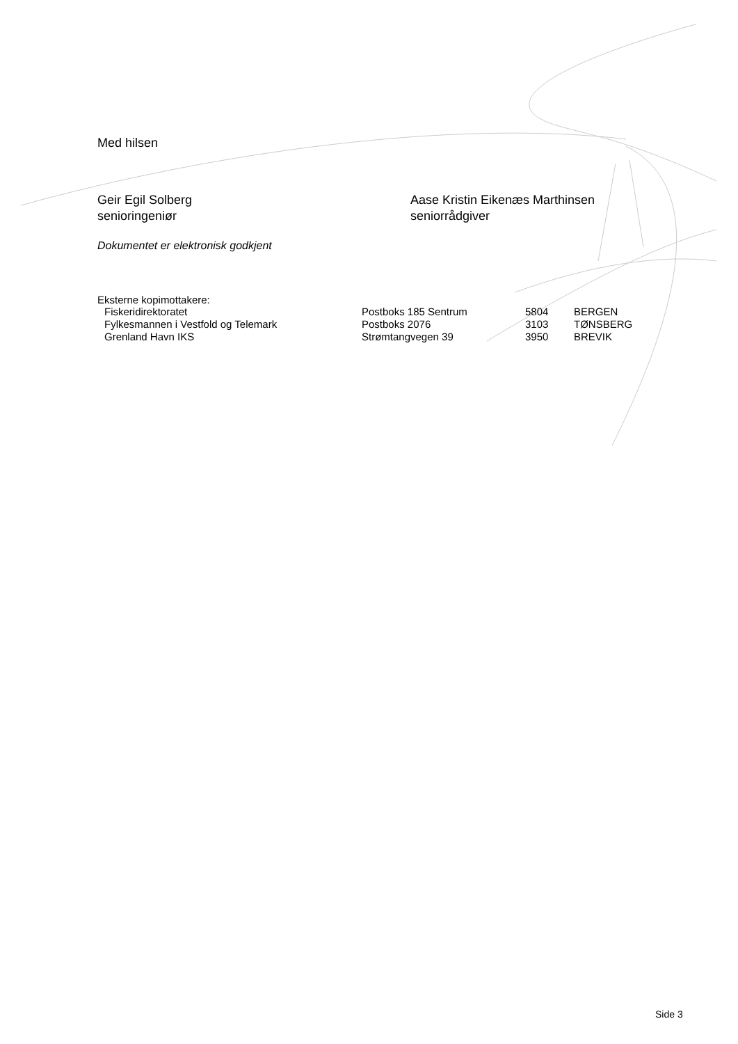Med hilsen
Geir Egil Solberg
senioringeniør
Aase Kristin Eikenæs Marthinsen
seniorrådgiver
Dokumentet er elektronisk godkjent
Eksterne kopimottakere:
| Fiskeridirektoratet | Postboks 185 Sentrum | 5804 | BERGEN |
| Fylkesmannen i Vestfold og Telemark | Postboks 2076 | 3103 | TØNSBERG |
| Grenland Havn IKS | Strømtangvegen 39 | 3950 | BREVIK |
Side 3